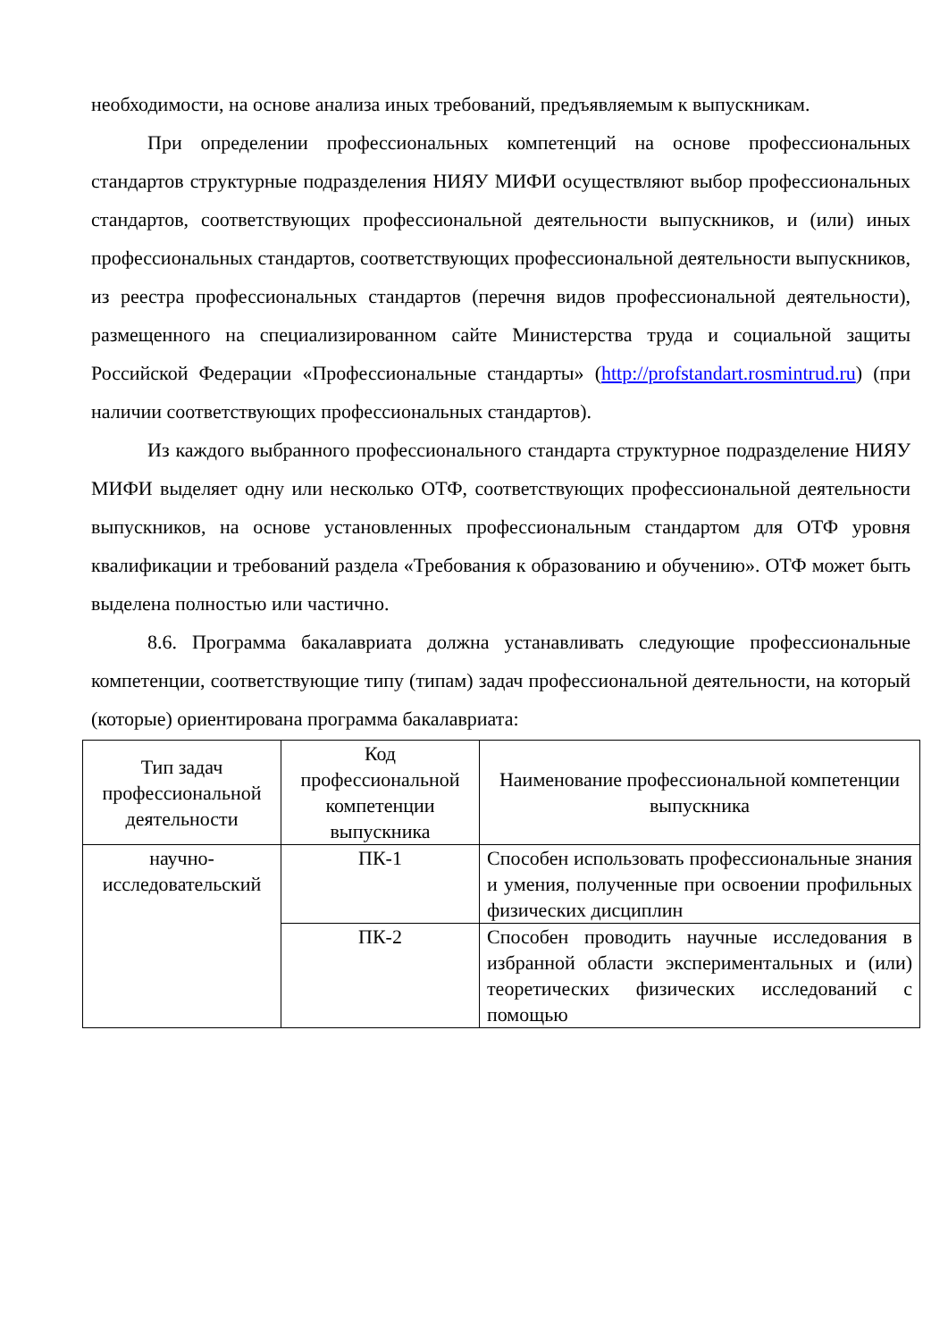необходимости, на основе анализа иных требований, предъявляемым к выпускникам.
При определении профессиональных компетенций на основе профессиональных стандартов структурные подразделения НИЯУ МИФИ осуществляют выбор профессиональных стандартов, соответствующих профессиональной деятельности выпускников, и (или) иных профессиональных стандартов, соответствующих профессиональной деятельности выпускников, из реестра профессиональных стандартов (перечня видов профессиональной деятельности), размещенного на специализированном сайте Министерства труда и социальной защиты Российской Федерации «Профессиональные стандарты» (http://profstandart.rosmintrud.ru) (при наличии соответствующих профессиональных стандартов).
Из каждого выбранного профессионального стандарта структурное подразделение НИЯУ МИФИ выделяет одну или несколько ОТФ, соответствующих профессиональной деятельности выпускников, на основе установленных профессиональным стандартом для ОТФ уровня квалификации и требований раздела «Требования к образованию и обучению». ОТФ может быть выделена полностью или частично.
8.6. Программа бакалавриата должна устанавливать следующие профессиональные компетенции, соответствующие типу (типам) задач профессиональной деятельности, на который (которые) ориентирована программа бакалавриата:
| Тип задач профессиональной деятельности | Код профессиональной компетенции выпускника | Наименование профессиональной компетенции выпускника |
| --- | --- | --- |
| научно-исследовательский | ПК-1 | Способен использовать профессиональные знания и умения, полученные при освоении профильных физических дисциплин |
| | ПК-2 | Способен проводить научные исследования в избранной области экспериментальных и (или) теоретических физических исследований с помощью |